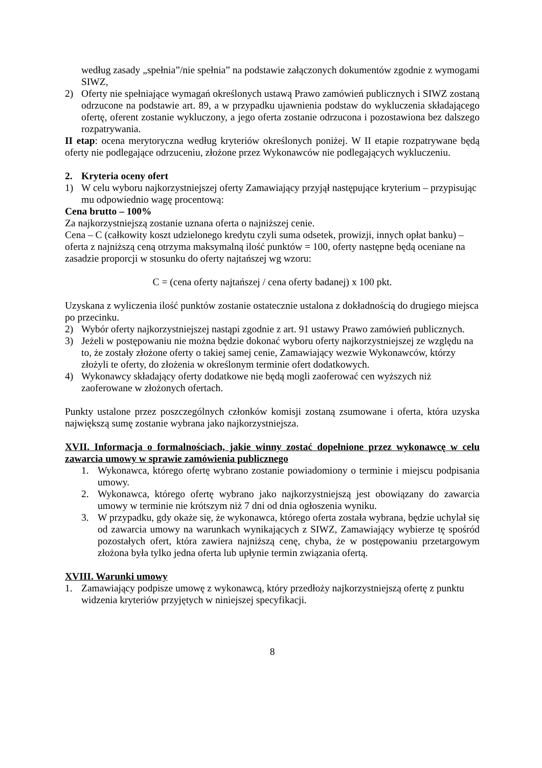według zasady „spełnia”/nie spełnia” na podstawie załączonych dokumentów zgodnie z wymogami SIWZ,
2) Oferty nie spełniające wymagań określonych ustawą Prawo zamówień publicznych i SIWZ zostaną odrzucone na podstawie art. 89, a w przypadku ujawnienia podstaw do wykluczenia składającego ofertę, oferent zostanie wykluczony, a jego oferta zostanie odrzucona i pozostawiona bez dalszego rozpatrywania.
II etap: ocena merytoryczna według kryteriów określonych poniżej. W II etapie rozpatrywane będą oferty nie podlegające odrzuceniu, złożone przez Wykonawców nie podlegających wykluczeniu.
2. Kryteria oceny ofert
1) W celu wyboru najkorzystniejszej oferty Zamawiający przyjął następujące kryterium – przypisując mu odpowiednio wagę procentową:
Cena brutto – 100%
Za najkorzystniejszą zostanie uznana oferta o najniższej cenie.
Cena – C (całkowity koszt udzielonego kredytu czyli suma odsetek, prowizji, innych opłat banku) – oferta z najniższą ceną otrzyma maksymalną ilość punktów = 100, oferty następne będą oceniane na zasadzie proporcji w stosunku do oferty najtańszej wg wzoru:
C = (cena oferty najtańszej / cena oferty badanej) x 100 pkt.
Uzyskana z wyliczenia ilość punktów zostanie ostatecznie ustalona z dokładnością do drugiego miejsca po przecinku.
2) Wybór oferty najkorzystniejszej nastąpi zgodnie z art. 91 ustawy Prawo zamówień publicznych.
3) Jeżeli w postępowaniu nie można będzie dokonać wyboru oferty najkorzystniejszej ze względu na to, że zostały złożone oferty o takiej samej cenie, Zamawiający wezwie Wykonawców, którzy złożyli te oferty, do złożenia w określonym terminie ofert dodatkowych.
4) Wykonawcy składający oferty dodatkowe nie będą mogli zaoferować cen wyższych niż zaoferowane w złożonych ofertach.
Punkty ustalone przez poszczególnych członków komisji zostaną zsumowane i oferta, która uzyska największą sumę zostanie wybrana jako najkorzystniejsza.
XVII. Informacja o formalnościach, jakie winny zostać dopełnione przez wykonawcę w celu zawarcia umowy w sprawie zamówienia publicznego
1. Wykonawca, którego ofertę wybrano zostanie powiadomiony o terminie i miejscu podpisania umowy.
2. Wykonawca, którego ofertę wybrano jako najkorzystniejszą jest obowiązany do zawarcia umowy w terminie nie krótszym niż 7 dni od dnia ogłoszenia wyniku.
3. W przypadku, gdy okaże się, że wykonawca, którego oferta została wybrana, będzie uchylał się od zawarcia umowy na warunkach wynikających z SIWZ, Zamawiający wybierze tę spośród pozostałych ofert, która zawiera najniższą cenę, chyba, że w postępowaniu przetargowym złożona była tylko jedna oferta lub upłynie termin związania ofertą.
XVIII. Warunki umowy
1. Zamawiający podpisze umowę z wykonawcą, który przedłoży najkorzystniejszą ofertę z punktu widzenia kryteriów przyjętych w niniejszej specyfikacji.
8